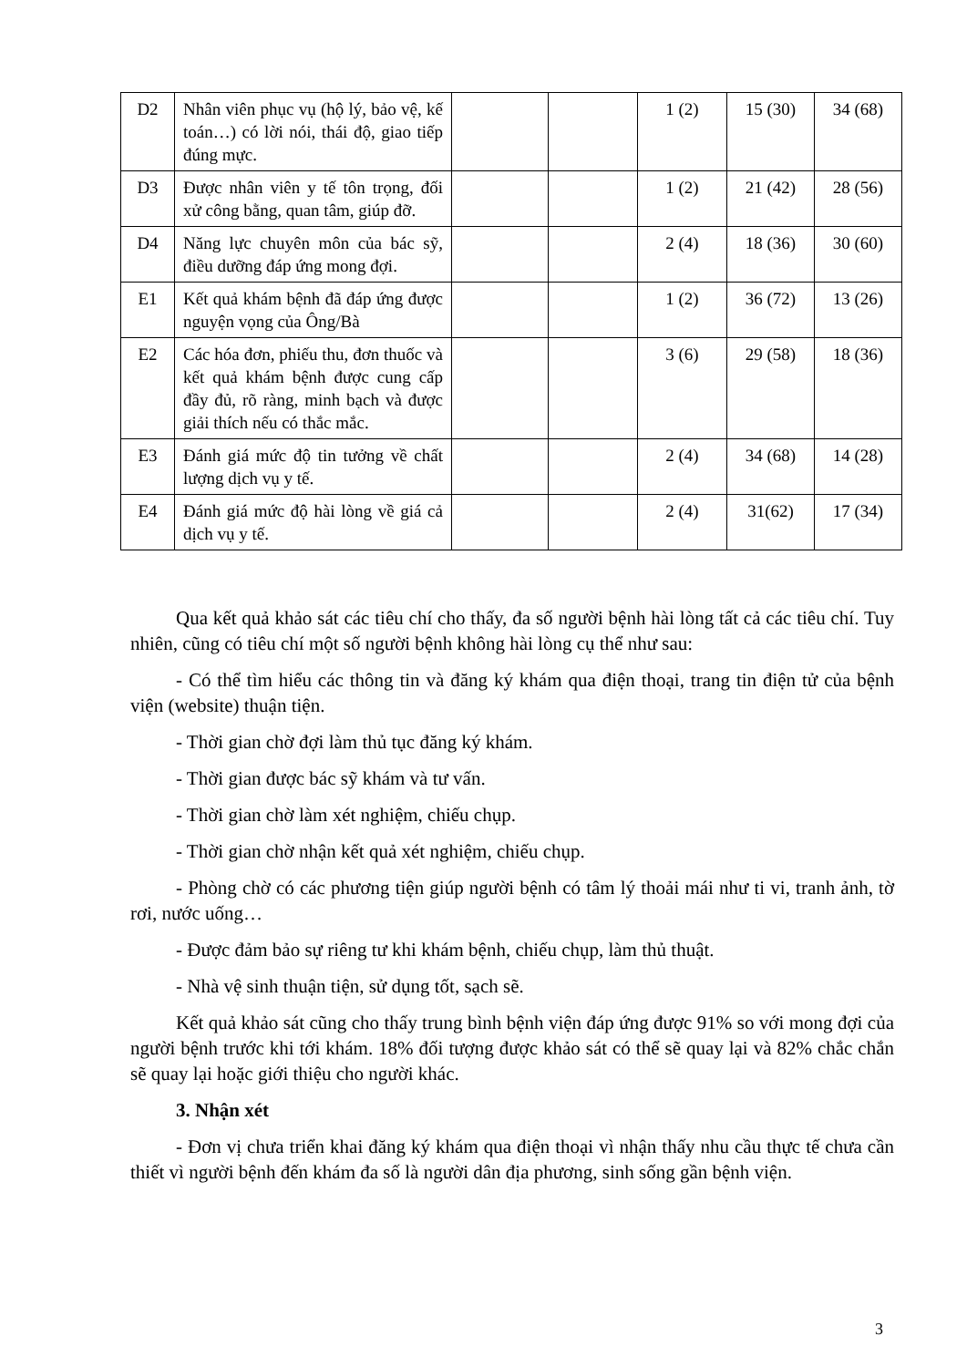| D2 | Nhân viên phục vụ (hộ lý, bảo vệ, kế toán…) có lời nói, thái độ, giao tiếp đúng mực. | | | 1 (2) | 15 (30) | 34 (68) |
| D3 | Được nhân viên y tế tôn trọng, đối xử công bằng, quan tâm, giúp đỡ. | | | 1 (2) | 21 (42) | 28 (56) |
| D4 | Năng lực chuyên môn của bác sỹ, điều dưỡng đáp ứng mong đợi. | | | 2 (4) | 18 (36) | 30 (60) |
| E1 | Kết quả khám bệnh đã đáp ứng được nguyện vọng của Ông/Bà | | | 1 (2) | 36 (72) | 13 (26) |
| E2 | Các hóa đơn, phiếu thu, đơn thuốc và kết quả khám bệnh được cung cấp đầy đủ, rõ ràng, minh bạch và được giải thích nếu có thắc mắc. | | | 3 (6) | 29 (58) | 18 (36) |
| E3 | Đánh giá mức độ tin tưởng về chất lượng dịch vụ y tế. | | | 2 (4) | 34 (68) | 14 (28) |
| E4 | Đánh giá mức độ hài lòng về giá cả dịch vụ y tế. | | | 2 (4) | 31(62) | 17 (34) |
Qua kết quả khảo sát các tiêu chí cho thấy, đa số người bệnh hài lòng tất cả các tiêu chí. Tuy nhiên, cũng có tiêu chí một số người bệnh không hài lòng cụ thể như sau:
- Có thể tìm hiểu các thông tin và đăng ký khám qua điện thoại, trang tin điện tử của bệnh viện (website) thuận tiện.
- Thời gian chờ đợi làm thủ tục đăng ký khám.
- Thời gian được bác sỹ khám và tư vấn.
- Thời gian chờ làm xét nghiệm, chiếu chụp.
- Thời gian chờ nhận kết quả xét nghiệm, chiếu chụp.
- Phòng chờ có các phương tiện giúp người bệnh có tâm lý thoải mái như ti vi, tranh ảnh, tờ rơi, nước uống…
- Được đảm bảo sự riêng tư khi khám bệnh, chiếu chụp, làm thủ thuật.
- Nhà vệ sinh thuận tiện, sử dụng tốt, sạch sẽ.
Kết quả khảo sát cũng cho thấy trung bình bệnh viện đáp ứng được 91% so với mong đợi của người bệnh trước khi tới khám. 18% đối tượng được khảo sát có thể sẽ quay lại và 82% chắc chắn sẽ quay lại hoặc giới thiệu cho người khác.
3. Nhận xét
- Đơn vị chưa triển khai đăng ký khám qua điện thoại vì nhận thấy nhu cầu thực tế chưa cần thiết vì người bệnh đến khám đa số là người dân địa phương, sinh sống gần bệnh viện.
3